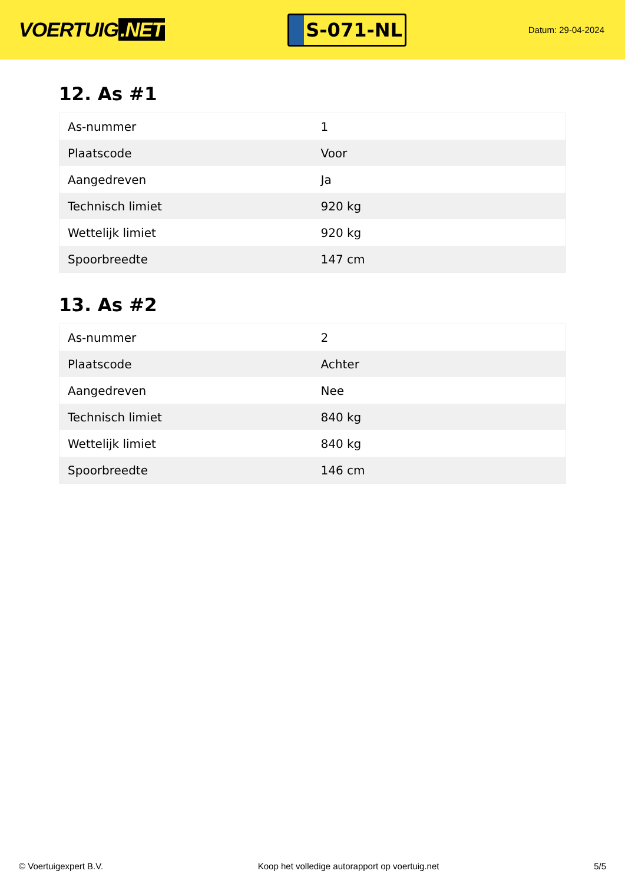VOERTUIG.NET
S-071-NL
Datum: 29-04-2024
12. As #1
| As-nummer | 1 |
| Plaatscode | Voor |
| Aangedreven | Ja |
| Technisch limiet | 920 kg |
| Wettelijk limiet | 920 kg |
| Spoorbreedte | 147 cm |
13. As #2
| As-nummer | 2 |
| Plaatscode | Achter |
| Aangedreven | Nee |
| Technisch limiet | 840 kg |
| Wettelijk limiet | 840 kg |
| Spoorbreedte | 146 cm |
© Voertuigexpert B.V. Koop het volledige autorapport op voertuig.net 5/5